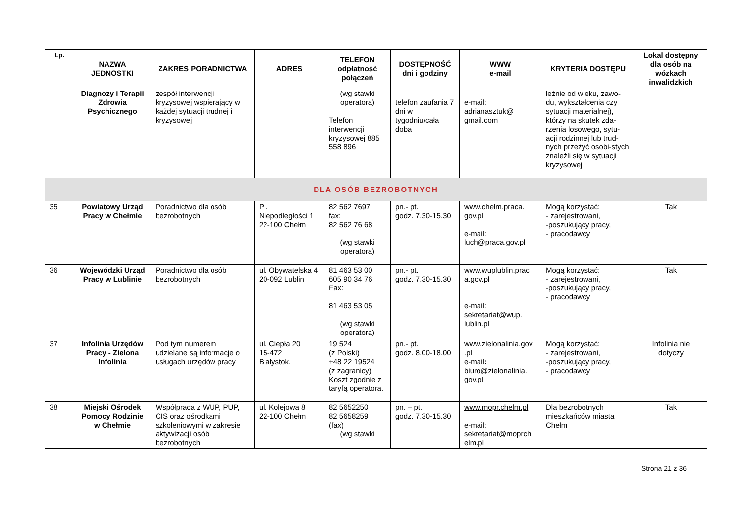| Lp. | NAZWA JEDNOSTKI | ZAKRES PORADNICTWA | ADRES | TELEFON odpłatność połączeń | DOSTĘPNOŚĆ dni i godziny | WWW e-mail | KRYTERIA DOSTĘPU | Lokal dostępny dla osób na wózkach inwalidzkich |
| --- | --- | --- | --- | --- | --- | --- | --- | --- |
| | Diagnozy i Terapii Zdrowia Psychicznego | zespół interwencji kryzysowej wspierający w każdej sytuacji trudnej i kryzysowej | | (wg stawki operatora) Telefon interwencji kryzysowej 885 558 896 | telefon zaufania 7 dni w tygodniu/cała doba | e-mail: adrianasztuk@ gmail.com | leżnie od wieku, zawo-du, wykształcenia czy sytuacji materialnej), którzy na skutek zda-rzenia losowego, sytu-acji rodzinnej lub trud-nych przeżyć osobi-stych znaleźli się w sytuacji kryzysowej | |
| DLA OSÓB BEZROBOTNYCH | | | | | | | | |
| 35 | Powiatowy Urząd Pracy w Chełmie | Poradnictwo dla osób bezrobotnych | Pl. Niepodległości 1 22-100 Chełm | 82 562 7697 fax: 82 562 76 68 (wg stawki operatora) | pn.- pt. godz. 7.30-15.30 | www.chelm.praca. gov.pl e-mail: luch@praca.gov.pl | Mogą korzystać: - zarejestrowani, -poszukujący pracy, - pracodawcy | Tak |
| 36 | Wojewódzki Urząd Pracy w Lublinie | Poradnictwo dla osób bezrobotnych | ul. Obywatelska 4 20-092 Lublin | 81 463 53 00 605 90 34 76 Fax: 81 463 53 05 (wg stawki operatora) | pn.- pt. godz. 7.30-15.30 | www.wuplublin.prac a.gov.pl e-mail: sekretariat@wup. lublin.pl | Mogą korzystać: - zarejestrowani, -poszukujący pracy, - pracodawcy | Tak |
| 37 | Infolinia Urzędów Pracy - Zielona Infolinia | Pod tym numerem udzielane są informacje o usługach urzędów pracy | ul. Ciepła 20 15-472 Białystok. | 19 524 (z Polski) +48 22 19524 (z zagranicy) Koszt zgodnie z taryfą operatora. | pn.- pt. godz. 8.00-18.00 | www.zielonalinia.gov .pl e-mail : biuro@zielonalinia. gov.pl | Mogą korzystać: - zarejestrowani, -poszukujący pracy, - pracodawcy | Infolinia nie dotyczy |
| 38 | Miejski Ośrodek Pomocy Rodzinie w Chełmie | Współpraca z WUP, PUP, CIS oraz ośrodkami szkoleniowymi w zakresie aktywizacji osób bezrobotnych | ul. Kolejowa 8 22-100 Chełm | 82 5652250 82 5658259 (fax) (wg stawki | pn. – pt. godz. 7.30-15.30 | www.mopr.chelm.pl e-mail: sekretariat@moprch elm.pl | Dla bezrobotnych mieszkańców miasta Chełm | Tak |
Strona 21 z 36